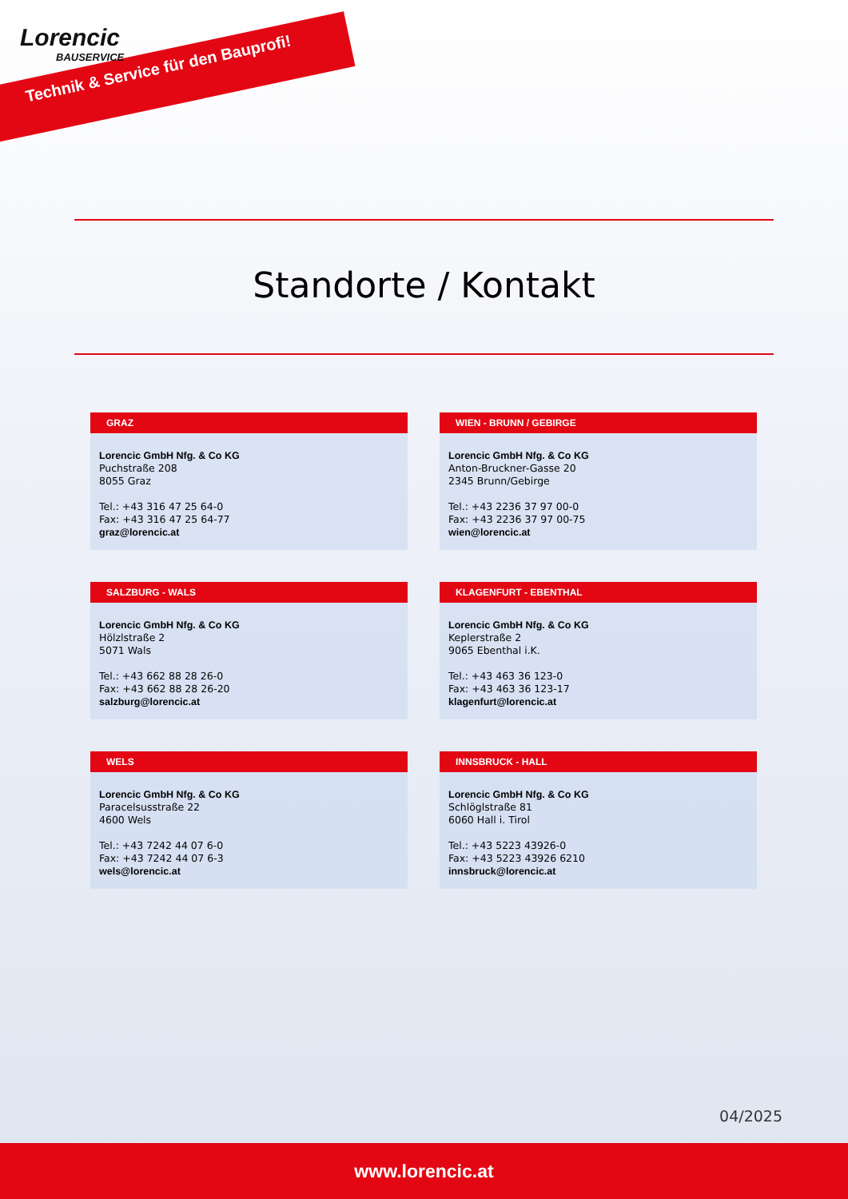Lorencic
BAUSERVICE
Technik & Service für den Bauprofi!
Standorte / Kontakt
GRAZ
Lorencic GmbH Nfg. & Co KG
Puchstraße 208
8055 Graz
Tel.: +43 316 47 25 64-0
Fax: +43 316 47 25 64-77
graz@lorencic.at
WIEN - BRUNN / GEBIRGE
Lorencic GmbH Nfg. & Co KG
Anton-Bruckner-Gasse 20
2345 Brunn/Gebirge
Tel.: +43 2236 37 97 00-0
Fax: +43 2236 37 97 00-75
wien@lorencic.at
SALZBURG - WALS
Lorencic GmbH Nfg. & Co KG
Hölzlstraße 2
5071 Wals
Tel.: +43 662 88 28 26-0
Fax: +43 662 88 28 26-20
salzburg@lorencic.at
KLAGENFURT - EBENTHAL
Lorencic GmbH Nfg. & Co KG
Keplerstraße 2
9065 Ebenthal i.K.
Tel.: +43 463 36 123-0
Fax: +43 463 36 123-17
klagenfurt@lorencic.at
WELS
Lorencic GmbH Nfg. & Co KG
Paracelsusstraße 22
4600 Wels
Tel.: +43 7242 44 07 6-0
Fax: +43 7242 44 07 6-3
wels@lorencic.at
INNSBRUCK - HALL
Lorencic GmbH Nfg. & Co KG
Schlöglstraße 81
6060 Hall i. Tirol
Tel.: +43 5223 43926-0
Fax: +43 5223 43926 6210
innsbruck@lorencic.at
04/2025
www.lorencic.at